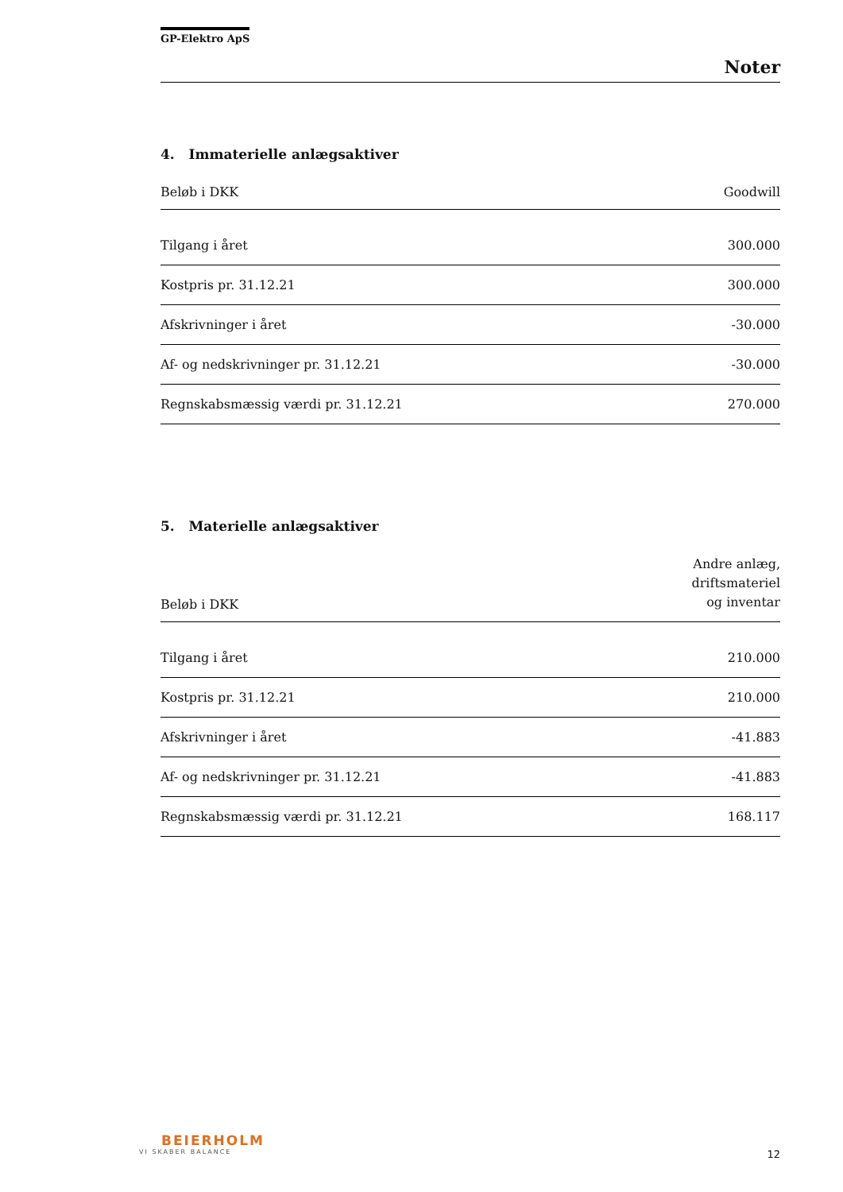GP-Elektro ApS
Noter
4. Immaterielle anlægsaktiver
| Beløb i DKK | Goodwill |
| --- | --- |
| Tilgang i året | 300.000 |
| Kostpris pr. 31.12.21 | 300.000 |
| Afskrivninger i året | -30.000 |
| Af- og nedskrivninger pr. 31.12.21 | -30.000 |
| Regnskabsmæssig værdi pr. 31.12.21 | 270.000 |
5. Materielle anlægsaktiver
| Beløb i DKK | Andre anlæg, driftsmateriel og inventar |
| --- | --- |
| Tilgang i året | 210.000 |
| Kostpris pr. 31.12.21 | 210.000 |
| Afskrivninger i året | -41.883 |
| Af- og nedskrivninger pr. 31.12.21 | -41.883 |
| Regnskabsmæssig værdi pr. 31.12.21 | 168.117 |
BEIERHOLM
VI SKABER BALANCE
12